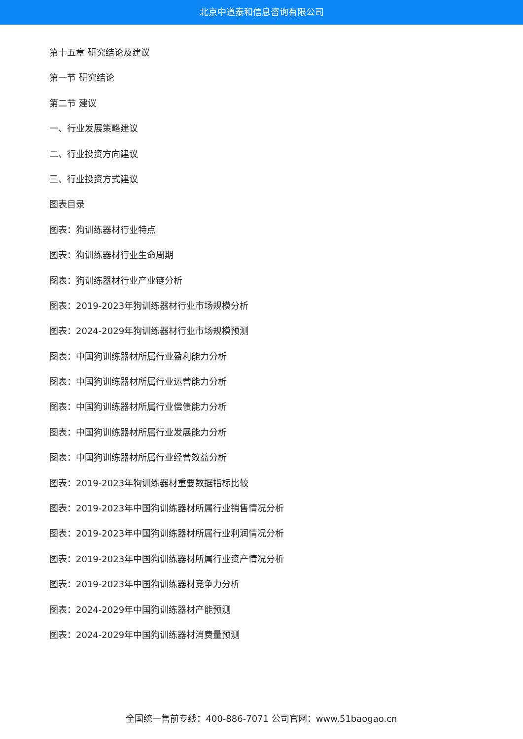北京中道泰和信息咨询有限公司
第十五章 研究结论及建议
第一节 研究结论
第二节 建议
一、行业发展策略建议
二、行业投资方向建议
三、行业投资方式建议
图表目录
图表：狗训练器材行业特点
图表：狗训练器材行业生命周期
图表：狗训练器材行业产业链分析
图表：2019-2023年狗训练器材行业市场规模分析
图表：2024-2029年狗训练器材行业市场规模预测
图表：中国狗训练器材所属行业盈利能力分析
图表：中国狗训练器材所属行业运营能力分析
图表：中国狗训练器材所属行业偿债能力分析
图表：中国狗训练器材所属行业发展能力分析
图表：中国狗训练器材所属行业经营效益分析
图表：2019-2023年狗训练器材重要数据指标比较
图表：2019-2023年中国狗训练器材所属行业销售情况分析
图表：2019-2023年中国狗训练器材所属行业利润情况分析
图表：2019-2023年中国狗训练器材所属行业资产情况分析
图表：2019-2023年中国狗训练器材竞争力分析
图表：2024-2029年中国狗训练器材产能预测
图表：2024-2029年中国狗训练器材消费量预测
全国统一售前专线：400-886-7071 公司官网：www.51baogao.cn